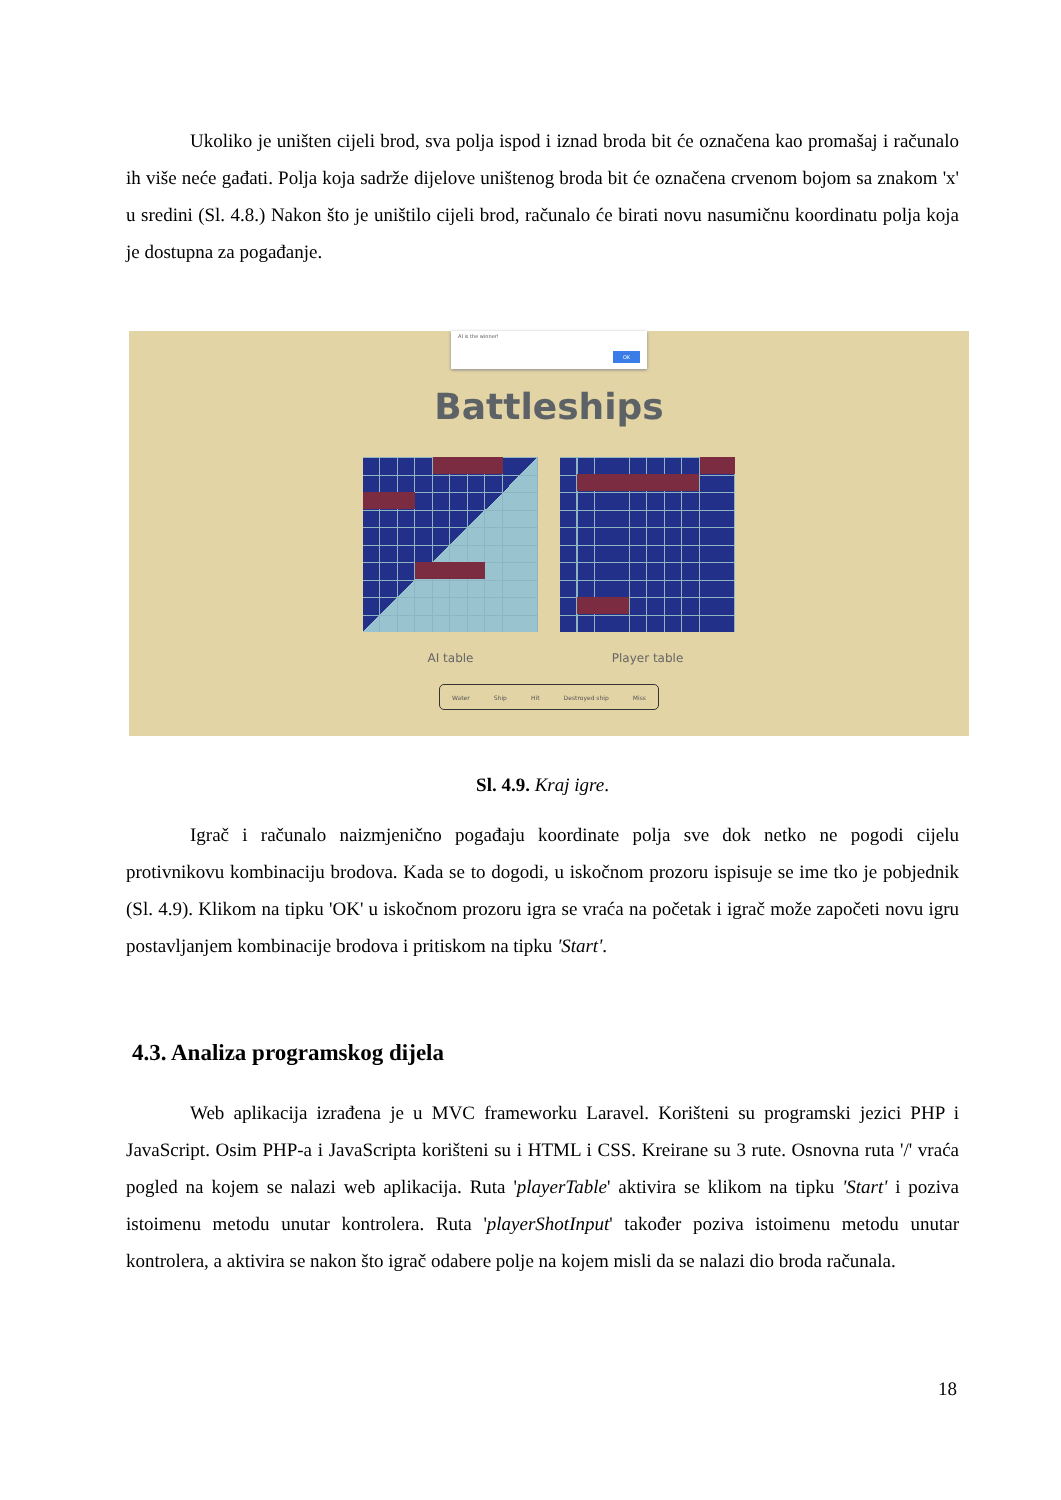Ukoliko je uništen cijeli brod, sva polja ispod i iznad broda bit će označena kao promašaj i računalo ih više neće gađati. Polja koja sadrže dijelove uništenog broda bit će označena crvenom bojom sa znakom 'x' u sredini (Sl. 4.8.) Nakon što je uništilo cijeli brod, računalo će birati novu nasumičnu koordinatu polja koja je dostupna za pogađanje.
AI is the winner!
OK
Battleships
AI table Player table
Water Ship Hit Destroyed ship Miss
Sl. 4.9. Kraj igre.
Igrač i računalo naizmjenično pogađaju koordinate polja sve dok netko ne pogodi cijelu protivnikovu kombinaciju brodova. Kada se to dogodi, u iskočnom prozoru ispisuje se ime tko je pobjednik (Sl. 4.9). Klikom na tipku 'OK' u iskočnom prozoru igra se vraća na početak i igrač može započeti novu igru postavljanjem kombinacije brodova i pritiskom na tipku 'Start'.
4.3. Analiza programskog dijela
Web aplikacija izrađena je u MVC frameworku Laravel. Korišteni su programski jezici PHP i JavaScript. Osim PHP-a i JavaScripta korišteni su i HTML i CSS. Kreirane su 3 rute. Osnovna ruta '/' vraća pogled na kojem se nalazi web aplikacija. Ruta 'playerTable' aktivira se klikom na tipku 'Start' i poziva istoimenu metodu unutar kontrolera. Ruta 'playerShotInput' također poziva istoimenu metodu unutar kontrolera, a aktivira se nakon što igrač odabere polje na kojem misli da se nalazi dio broda računala.
18